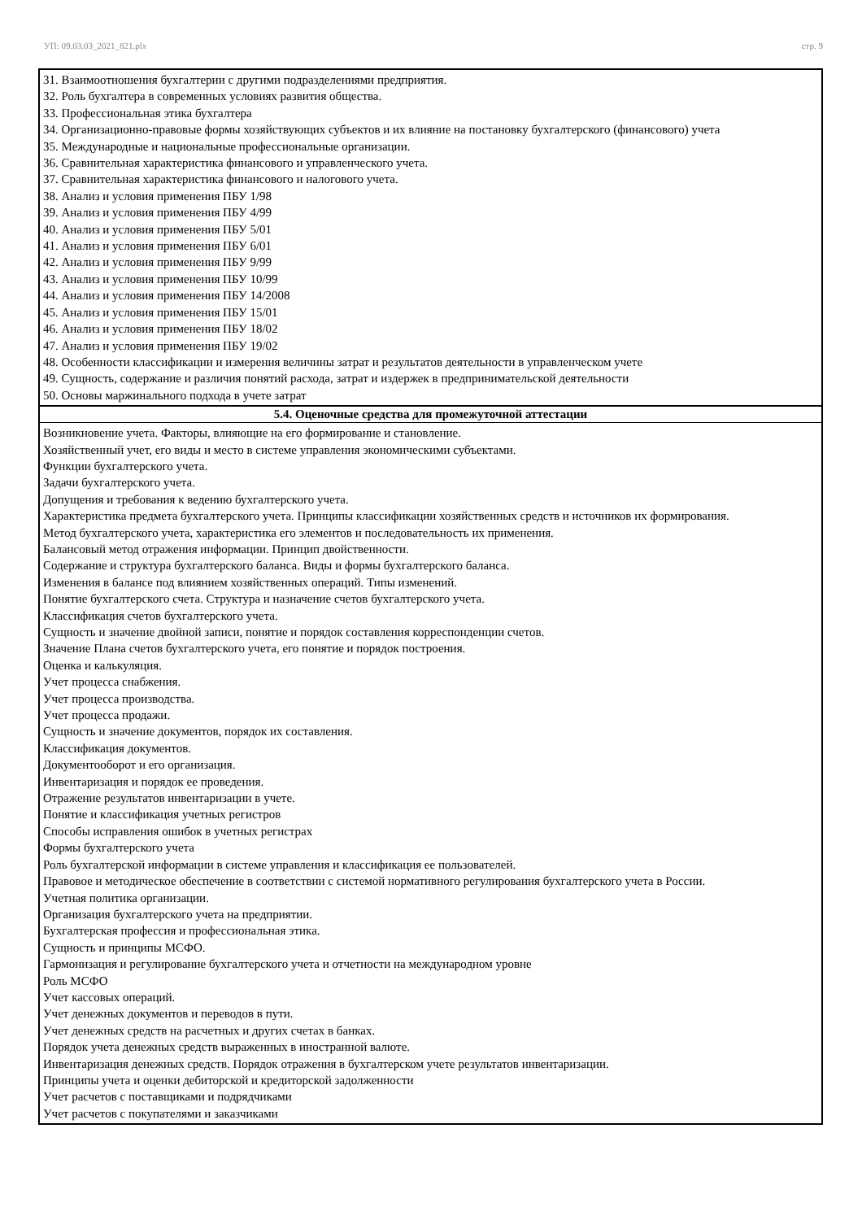УП: 09.03.03_2021_821.plx стр. 9
31. Взаимоотношения бухгалтерии с другими подразделениями предприятия.
32. Роль бухгалтера в современных условиях развития общества.
33. Профессиональная этика бухгалтера
34. Организационно-правовые формы хозяйствующих субъектов и их влияние на постановку бухгалтерского (финансового) учета
35. Международные и национальные профессиональные организации.
36. Сравнительная характеристика финансового и управленческого учета.
37. Сравнительная характеристика финансового и налогового учета.
38. Анализ и условия применения ПБУ 1/98
39. Анализ и условия применения ПБУ 4/99
40. Анализ и условия применения ПБУ 5/01
41. Анализ и условия применения ПБУ 6/01
42. Анализ и условия применения ПБУ 9/99
43. Анализ и условия применения ПБУ 10/99
44. Анализ и условия применения ПБУ 14/2008
45. Анализ и условия применения ПБУ 15/01
46. Анализ и условия применения ПБУ 18/02
47. Анализ и условия применения ПБУ 19/02
48. Особенности классификации и измерения величины затрат и результатов деятельности в управленческом учете
49. Сущность, содержание и различия понятий расхода, затрат и издержек в предпринимательской деятельности
50. Основы маржинального подхода в учете затрат
5.4. Оценочные средства для промежуточной аттестации
Возникновение учета. Факторы, влияющие на его формирование и становление.
Хозяйственный учет, его виды и место в системе управления экономическими субъектами.
Функции бухгалтерского учета.
Задачи бухгалтерского учета.
Допущения и требования к ведению бухгалтерского учета.
Характеристика предмета бухгалтерского учета. Принципы классификации хозяйственных средств и источников их формирования.
Метод бухгалтерского учета, характеристика его элементов и последовательность их применения.
Балансовый метод отражения информации. Принцип двойственности.
Содержание и структура бухгалтерского баланса. Виды и формы бухгалтерского баланса.
Изменения в балансе под влиянием хозяйственных операций. Типы изменений.
Понятие бухгалтерского счета. Структура и назначение счетов бухгалтерского учета.
Классификация счетов бухгалтерского учета.
Сущность и значение двойной записи, понятие и порядок составления корреспонденции счетов.
Значение Плана счетов бухгалтерского учета, его понятие и порядок построения.
Оценка и калькуляция.
Учет процесса снабжения.
Учет процесса производства.
Учет процесса продажи.
Сущность и значение документов, порядок их составления.
Классификация документов.
Документооборот и его организация.
Инвентаризация и порядок ее проведения.
Отражение результатов инвентаризации в учете.
Понятие и классификация учетных регистров
Способы исправления ошибок в учетных регистрах
Формы бухгалтерского учета
Роль бухгалтерской информации в системе управления и классификация ее пользователей.
Правовое и методическое обеспечение в соответствии с системой нормативного регулирования бухгалтерского учета в России.
Учетная политика организации.
Организация бухгалтерского учета на предприятии.
Бухгалтерская профессия и профессиональная этика.
Сущность и принципы МСФО.
Гармонизация и регулирование бухгалтерского учета и отчетности на международном уровне
Роль МСФО
Учет кассовых операций.
Учет денежных документов и переводов в пути.
Учет денежных средств на расчетных и других счетах в банках.
Порядок учета денежных средств выраженных в иностранной валюте.
Инвентаризация денежных средств. Порядок отражения в бухгалтерском учете результатов инвентаризации.
Принципы учета и оценки дебиторской и кредиторской задолженности
Учет расчетов с поставщиками и подрядчиками
Учет расчетов с покупателями и заказчиками